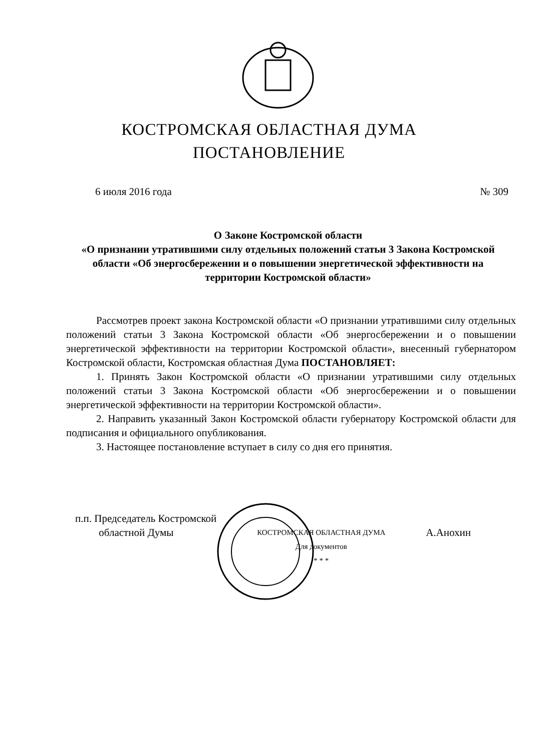КОСТРОМСКАЯ ОБЛАСТНАЯ ДУМА
ПОСТАНОВЛЕНИЕ
6 июля 2016 года № 309
О Законе Костромской области
«О признании утратившими силу отдельных положений статьи 3 Закона Костромской области «Об энергосбережении и о повышении энергетической эффективности на территории Костромской области»
Рассмотрев проект закона Костромской области «О признании утратившими силу отдельных положений статьи 3 Закона Костромской области «Об энергосбережении и о повышении энергетической эффективности на территории Костромской области», внесенный губернатором Костромской области, Костромская областная Дума ПОСТАНОВЛЯЕТ:
1. Принять Закон Костромской области «О признании утратившими силу отдельных положений статьи 3 Закона Костромской области «Об энергосбережении и о повышении энергетической эффективности на территории Костромской области».
2. Направить указанный Закон Костромской области губернатору Костромской области для подписания и официального опубликования.
3. Настоящее постановление вступает в силу со дня его принятия.
п.п. Председатель Костромской
областной Думы
КОСТРОМСКАЯ ОБЛАСТНАЯ ДУМА
Для документов
* * *
А.Анохин